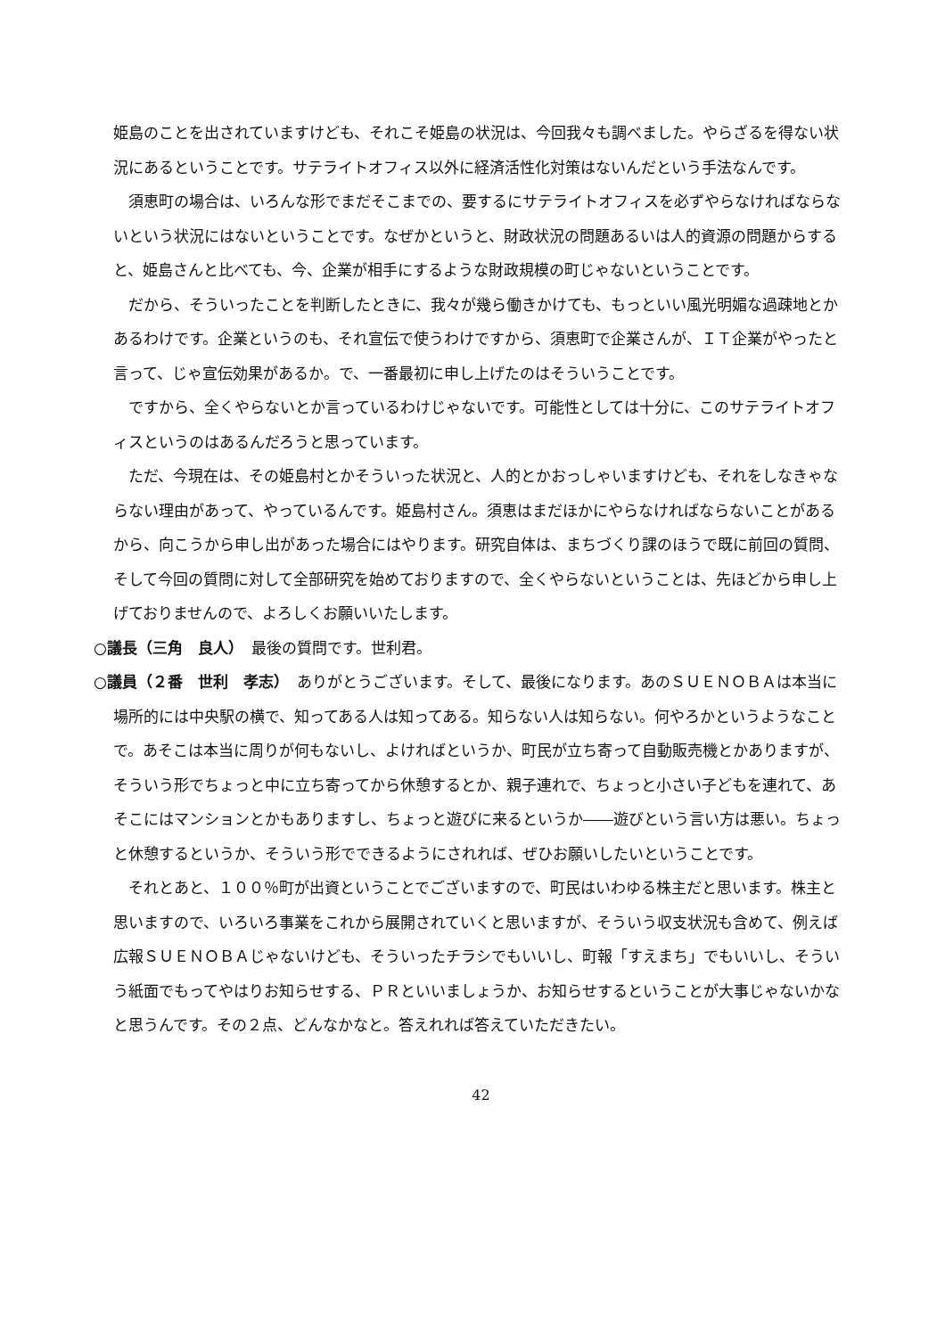姫島のことを出されていますけども、それこそ姫島の状況は、今回我々も調べました。やらざるを得ない状況にあるということです。サテライトオフィス以外に経済活性化対策はないんだという手法なんです。
須恵町の場合は、いろんな形でまだそこまでの、要するにサテライトオフィスを必ずやらなければならないという状況にはないということです。なぜかというと、財政状況の問題あるいは人的資源の問題からすると、姫島さんと比べても、今、企業が相手にするような財政規模の町じゃないということです。
だから、そういったことを判断したときに、我々が幾ら働きかけても、もっといい風光明媚な過疎地とかあるわけです。企業というのも、それ宣伝で使うわけですから、須恵町で企業さんが、ＩＴ企業がやったと言って、じゃ宣伝効果があるか。で、一番最初に申し上げたのはそういうことです。
ですから、全くやらないとか言っているわけじゃないです。可能性としては十分に、このサテライトオフィスというのはあるんだろうと思っています。
ただ、今現在は、その姫島村とかそういった状況と、人的とかおっしゃいますけども、それをしなきゃならない理由があって、やっているんです。姫島村さん。須恵はまだほかにやらなければならないことがあるから、向こうから申し出があった場合にはやります。研究自体は、まちづくり課のほうで既に前回の質問、そして今回の質問に対して全部研究を始めておりますので、全くやらないということは、先ほどから申し上げておりませんので、よろしくお願いいたします。
○議長（三角　良人）　最後の質問です。世利君。
○議員（２番　世利　孝志）　ありがとうございます。そして、最後になります。あのＳＵＥＮＯＢＡは本当に場所的には中央駅の横で、知ってある人は知ってある。知らない人は知らない。何やろかというようなことで。あそこは本当に周りが何もないし、よければというか、町民が立ち寄って自動販売機とかありますが、そういう形でちょっと中に立ち寄ってから休憩するとか、親子連れで、ちょっと小さい子どもを連れて、あそこにはマンションとかもありますし、ちょっと遊びに来るというか――遊びという言い方は悪い。ちょっと休憩するというか、そういう形でできるようにされれば、ぜひお願いしたいということです。
それとあと、１００％町が出資ということでございますので、町民はいわゆる株主だと思います。株主と思いますので、いろいろ事業をこれから展開されていくと思いますが、そういう収支状況も含めて、例えば広報ＳＵＥＮＯＢＡじゃないけども、そういったチラシでもいいし、町報「すえまち」でもいいし、そういう紙面でもってやはりお知らせする、ＰＲといいましょうか、お知らせするということが大事じゃないかなと思うんです。その２点、どんなかなと。答えれれば答えていただきたい。
42